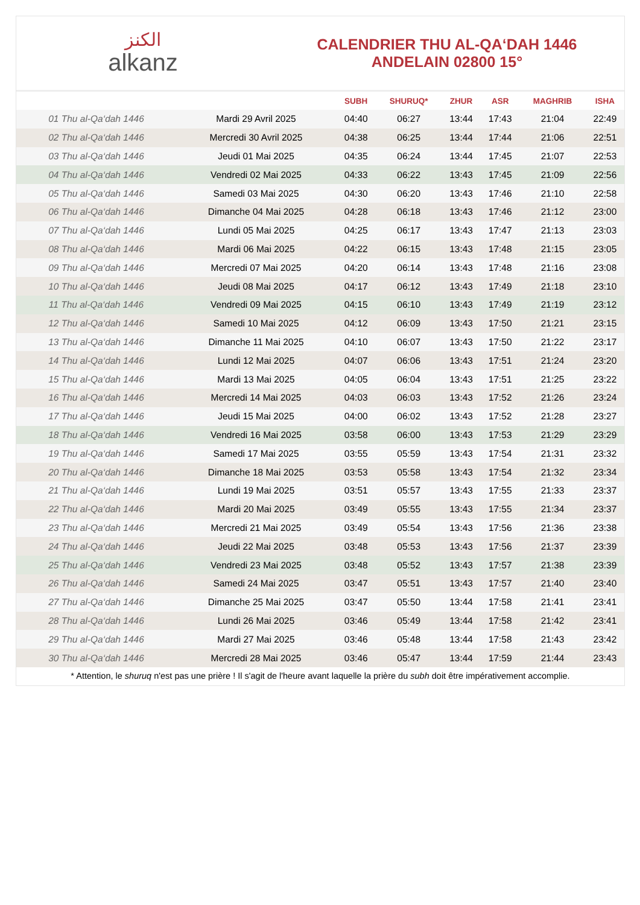الكنز
alkanz
CALENDRIER THU AL-QA‘DAH 1446
ANDELAIN 02800 15°
| | | SUBH | SHURUQ* | ZHUR | ASR | MAGHRIB | ISHA |
| --- | --- | --- | --- | --- | --- | --- | --- |
| 01 Thu al-Qa‘dah 1446 | Mardi 29 Avril 2025 | 04:40 | 06:27 | 13:44 | 17:43 | 21:04 | 22:49 |
| 02 Thu al-Qa‘dah 1446 | Mercredi 30 Avril 2025 | 04:38 | 06:25 | 13:44 | 17:44 | 21:06 | 22:51 |
| 03 Thu al-Qa‘dah 1446 | Jeudi 01 Mai 2025 | 04:35 | 06:24 | 13:44 | 17:45 | 21:07 | 22:53 |
| 04 Thu al-Qa‘dah 1446 | Vendredi 02 Mai 2025 | 04:33 | 06:22 | 13:43 | 17:45 | 21:09 | 22:56 |
| 05 Thu al-Qa‘dah 1446 | Samedi 03 Mai 2025 | 04:30 | 06:20 | 13:43 | 17:46 | 21:10 | 22:58 |
| 06 Thu al-Qa‘dah 1446 | Dimanche 04 Mai 2025 | 04:28 | 06:18 | 13:43 | 17:46 | 21:12 | 23:00 |
| 07 Thu al-Qa‘dah 1446 | Lundi 05 Mai 2025 | 04:25 | 06:17 | 13:43 | 17:47 | 21:13 | 23:03 |
| 08 Thu al-Qa‘dah 1446 | Mardi 06 Mai 2025 | 04:22 | 06:15 | 13:43 | 17:48 | 21:15 | 23:05 |
| 09 Thu al-Qa‘dah 1446 | Mercredi 07 Mai 2025 | 04:20 | 06:14 | 13:43 | 17:48 | 21:16 | 23:08 |
| 10 Thu al-Qa‘dah 1446 | Jeudi 08 Mai 2025 | 04:17 | 06:12 | 13:43 | 17:49 | 21:18 | 23:10 |
| 11 Thu al-Qa‘dah 1446 | Vendredi 09 Mai 2025 | 04:15 | 06:10 | 13:43 | 17:49 | 21:19 | 23:12 |
| 12 Thu al-Qa‘dah 1446 | Samedi 10 Mai 2025 | 04:12 | 06:09 | 13:43 | 17:50 | 21:21 | 23:15 |
| 13 Thu al-Qa‘dah 1446 | Dimanche 11 Mai 2025 | 04:10 | 06:07 | 13:43 | 17:50 | 21:22 | 23:17 |
| 14 Thu al-Qa‘dah 1446 | Lundi 12 Mai 2025 | 04:07 | 06:06 | 13:43 | 17:51 | 21:24 | 23:20 |
| 15 Thu al-Qa‘dah 1446 | Mardi 13 Mai 2025 | 04:05 | 06:04 | 13:43 | 17:51 | 21:25 | 23:22 |
| 16 Thu al-Qa‘dah 1446 | Mercredi 14 Mai 2025 | 04:03 | 06:03 | 13:43 | 17:52 | 21:26 | 23:24 |
| 17 Thu al-Qa‘dah 1446 | Jeudi 15 Mai 2025 | 04:00 | 06:02 | 13:43 | 17:52 | 21:28 | 23:27 |
| 18 Thu al-Qa‘dah 1446 | Vendredi 16 Mai 2025 | 03:58 | 06:00 | 13:43 | 17:53 | 21:29 | 23:29 |
| 19 Thu al-Qa‘dah 1446 | Samedi 17 Mai 2025 | 03:55 | 05:59 | 13:43 | 17:54 | 21:31 | 23:32 |
| 20 Thu al-Qa‘dah 1446 | Dimanche 18 Mai 2025 | 03:53 | 05:58 | 13:43 | 17:54 | 21:32 | 23:34 |
| 21 Thu al-Qa‘dah 1446 | Lundi 19 Mai 2025 | 03:51 | 05:57 | 13:43 | 17:55 | 21:33 | 23:37 |
| 22 Thu al-Qa‘dah 1446 | Mardi 20 Mai 2025 | 03:49 | 05:55 | 13:43 | 17:55 | 21:34 | 23:37 |
| 23 Thu al-Qa‘dah 1446 | Mercredi 21 Mai 2025 | 03:49 | 05:54 | 13:43 | 17:56 | 21:36 | 23:38 |
| 24 Thu al-Qa‘dah 1446 | Jeudi 22 Mai 2025 | 03:48 | 05:53 | 13:43 | 17:56 | 21:37 | 23:39 |
| 25 Thu al-Qa‘dah 1446 | Vendredi 23 Mai 2025 | 03:48 | 05:52 | 13:43 | 17:57 | 21:38 | 23:39 |
| 26 Thu al-Qa‘dah 1446 | Samedi 24 Mai 2025 | 03:47 | 05:51 | 13:43 | 17:57 | 21:40 | 23:40 |
| 27 Thu al-Qa‘dah 1446 | Dimanche 25 Mai 2025 | 03:47 | 05:50 | 13:44 | 17:58 | 21:41 | 23:41 |
| 28 Thu al-Qa‘dah 1446 | Lundi 26 Mai 2025 | 03:46 | 05:49 | 13:44 | 17:58 | 21:42 | 23:41 |
| 29 Thu al-Qa‘dah 1446 | Mardi 27 Mai 2025 | 03:46 | 05:48 | 13:44 | 17:58 | 21:43 | 23:42 |
| 30 Thu al-Qa‘dah 1446 | Mercredi 28 Mai 2025 | 03:46 | 05:47 | 13:44 | 17:59 | 21:44 | 23:43 |
* Attention, le shuruq n'est pas une prière ! Il s'agit de l'heure avant laquelle la prière du subh doit être impérativement accomplie.